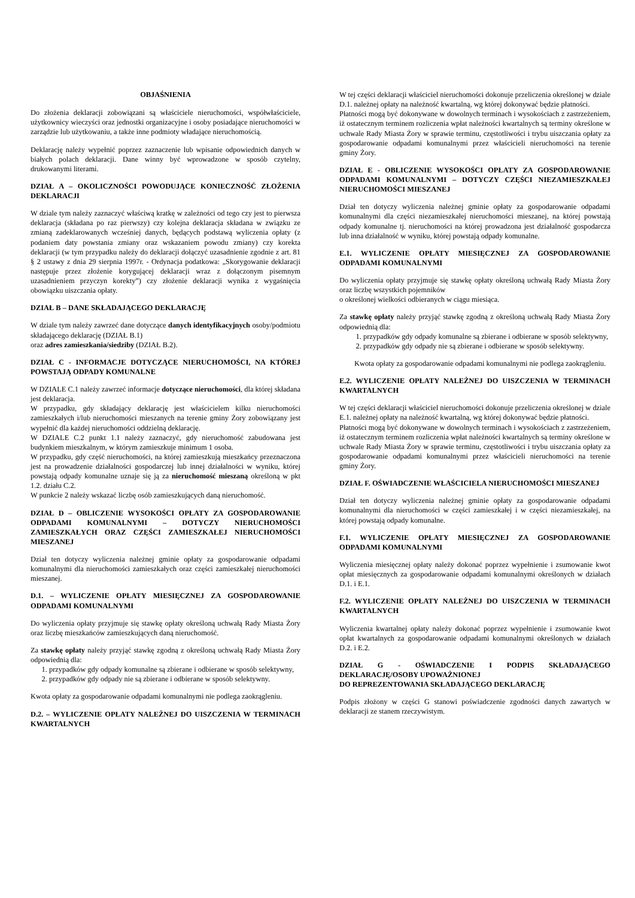OBJAŚNIENIA
Do złożenia deklaracji zobowiązani są właściciele nieruchomości, współwłaściciele, użytkownicy wieczyści oraz jednostki organizacyjne i osoby posiadające nieruchomości w zarządzie lub użytkowaniu, a także inne podmioty władające nieruchomością.
Deklarację należy wypełnić poprzez zaznaczenie lub wpisanie odpowiednich danych w białych polach deklaracji. Dane winny być wprowadzone w sposób czytelny, drukowanymi literami.
DZIAŁ A – OKOLICZNOŚCI POWODUJĄCE KONIECZNOŚĆ ZŁOŻENIA DEKLARACJI
W dziale tym należy zaznaczyć właściwą kratkę w zależności od tego czy jest to pierwsza deklaracja (składana po raz pierwszy) czy kolejna deklaracja składana w związku ze zmianą zadeklarowanych wcześniej danych, będących podstawą wyliczenia opłaty (z podaniem daty powstania zmiany oraz wskazaniem powodu zmiany) czy korekta deklaracji (w tym przypadku należy do deklaracji dołączyć uzasadnienie zgodnie z art. 81 § 2 ustawy z dnia 29 sierpnia 1997r. - Ordynacja podatkowa: „Skorygowanie deklaracji następuje przez złożenie korygującej deklaracji wraz z dołączonym pisemnym uzasadnieniem przyczyn korekty”) czy złożenie deklaracji wynika z wygaśnięcia obowiązku uiszczania opłaty.
DZIAŁ B – DANE SKŁADAJĄCEGO DEKLARACJĘ
W dziale tym należy zawrzeć dane dotyczące danych identyfikacyjnych osoby/podmiotu składającego deklarację (DZIAŁ B.1)
oraz adres zamieszkania/siedziby (DZIAŁ B.2).
DZIAŁ C - INFORMACJE DOTYCZĄCE NIERUCHOMOŚCI, NA KTÓREJ POWSTAJĄ ODPADY KOMUNALNE
W DZIALE C.1 należy zawrzeć informacje dotyczące nieruchomości, dla której składana jest deklaracja.
W przypadku, gdy składający deklarację jest właścicielem kilku nieruchomości zamieszkałych i/lub nieruchomości mieszanych na terenie gminy Żory zobowiązany jest wypełnić dla każdej nieruchomości oddzielną deklarację.
W DZIALE C.2 punkt 1.1 należy zaznaczyć, gdy nieruchomość zabudowana jest budynkiem mieszkalnym, w którym zamieszkuje minimum 1 osoba.
W przypadku, gdy część nieruchomości, na której zamieszkują mieszkańcy przeznaczona jest na prowadzenie działalności gospodarczej lub innej działalności w wyniku, której powstają odpady komunalne uznaje się ją za nieruchomość mieszaną określoną w pkt 1.2. działu C.2.
W punkcie 2 należy wskazać liczbę osób zamieszkujących daną nieruchomość.
DZIAŁ D – OBLICZENIE WYSOKOŚCI OPŁATY ZA GOSPODAROWANIE ODPADAMI KOMUNALNYMI – DOTYCZY NIERUCHOMOŚCI ZAMIESZKAŁYCH ORAZ CZĘŚCI ZAMIESZKAŁEJ NIERUCHOMOŚCI MIESZANEJ
Dział ten dotyczy wyliczenia należnej gminie opłaty za gospodarowanie odpadami komunalnymi dla nieruchomości zamieszkałych oraz części zamieszkałej nieruchomości mieszanej.
D.1. – WYLICZENIE OPŁATY MIESIĘCZNEJ ZA GOSPODAROWANIE ODPADAMI KOMUNALNYMI
Do wyliczenia opłaty przyjmuje się stawkę opłaty określoną uchwałą Rady Miasta Żory oraz liczbę mieszkańców zamieszkujących daną nieruchomość.
Za stawkę opłaty należy przyjąć stawkę zgodną z określoną uchwałą Rady Miasta Żory odpowiednią dla:
1. przypadków gdy odpady komunalne są zbierane i odbierane w sposób selektywny,
2. przypadków gdy odpady nie są zbierane i odbierane w sposób selektywny.
Kwota opłaty za gospodarowanie odpadami komunalnymi nie podlega zaokrągleniu.
D.2. – WYLICZENIE OPŁATY NALEŻNEJ DO UISZCZENIA W TERMINACH KWARTALNYCH
W tej części deklaracji właściciel nieruchomości dokonuje przeliczenia określonej w dziale D.1. należnej opłaty na należność kwartalną, wg której dokonywać będzie płatności.
Płatności mogą być dokonywane w dowolnych terminach i wysokościach z zastrzeżeniem, iż ostatecznym terminem rozliczenia wpłat należności kwartalnych są terminy określone w uchwale Rady Miasta Żory w sprawie terminu, częstotliwości i trybu uiszczania opłaty za gospodarowanie odpadami komunalnymi przez właścicieli nieruchomości na terenie gminy Żory.
DZIAŁ E - OBLICZENIE WYSOKOŚCI OPŁATY ZA GOSPODAROWANIE ODPADAMI KOMUNALNYMI – DOTYCZY CZĘŚCI NIEZAMIESZKAŁEJ NIERUCHOMOŚCI MIESZANEJ
Dział ten dotyczy wyliczenia należnej gminie opłaty za gospodarowanie odpadami komunalnymi dla części niezamieszkałej nieruchomości mieszanej, na której powstają odpady komunalne tj. nieruchomości na której prowadzona jest działalność gospodarcza lub inna działalność w wyniku, której powstają odpady komunalne.
E.1. WYLICZENIE OPŁATY MIESIĘCZNEJ ZA GOSPODAROWANIE ODPADAMI KOMUNALNYMI
Do wyliczenia opłaty przyjmuje się stawkę opłaty określoną uchwałą Rady Miasta Żory oraz liczbę wszystkich pojemników
o określonej wielkości odbieranych w ciągu miesiąca.
Za stawkę opłaty należy przyjąć stawkę zgodną z określoną uchwałą Rady Miasta Żory odpowiednią dla:
1. przypadków gdy odpady komunalne są zbierane i odbierane w sposób selektywny,
2. przypadków gdy odpady nie są zbierane i odbierane w sposób selektywny.
Kwota opłaty za gospodarowanie odpadami komunalnymi nie podlega zaokrągleniu.
E.2. WYLICZENIE OPŁATY NALEŻNEJ DO UISZCZENIA W TERMINACH KWARTALNYCH
W tej części deklaracji właściciel nieruchomości dokonuje przeliczenia określonej w dziale E.1. należnej opłaty na należność kwartalną, wg której dokonywać będzie płatności.
Płatności mogą być dokonywane w dowolnych terminach i wysokościach z zastrzeżeniem, iż ostatecznym terminem rozliczenia wpłat należności kwartalnych są terminy określone w uchwale Rady Miasta Żory w sprawie terminu, częstotliwości i trybu uiszczania opłaty za gospodarowanie odpadami komunalnymi przez właścicieli nieruchomości na terenie gminy Żory.
DZIAŁ F. OŚWIADCZENIE WŁAŚCICIELA NIERUCHOMOŚCI MIESZANEJ
Dział ten dotyczy wyliczenia należnej gminie opłaty za gospodarowanie odpadami komunalnymi dla nieruchomości w części zamieszkałej i w części niezamieszkałej, na której powstają odpady komunalne.
F.1. WYLICZENIE OPŁATY MIESIĘCZNEJ ZA GOSPODAROWANIE ODPADAMI KOMUNALNYMI
Wyliczenia miesięcznej opłaty należy dokonać poprzez wypełnienie i zsumowanie kwot opłat miesięcznych za gospodarowanie odpadami komunalnymi określonych w działach D.1. i E.1.
F.2. WYLICZENIE OPŁATY NALEŻNEJ DO UISZCZENIA W TERMINACH KWARTALNYCH
Wyliczenia kwartalnej opłaty należy dokonać poprzez wypełnienie i zsumowanie kwot opłat kwartalnych za gospodarowanie odpadami komunalnymi określonych w działach D.2. i E.2.
DZIAŁ G - OŚWIADCZENIE I PODPIS SKŁADAJĄCEGO DEKLARACJĘ/OSOBY UPOWAŻNIONEJ
DO REPREZENTOWANIA SKŁADAJĄCEGO DEKLARACJĘ
Podpis złożony w części G stanowi poświadczenie zgodności danych zawartych w deklaracji ze stanem rzeczywistym.